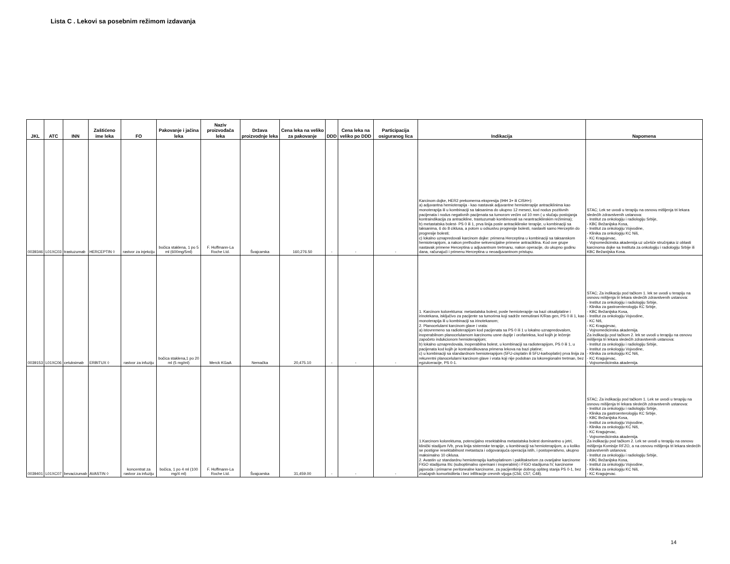Lista C . Lekovi sa posebnim režimom izdavanja
| JKL | ATC | INN | Zaštićeno ime leka | FO | Pakovanje i jačina leka | Naziv proizvođača leka | Država proizvodnje leka | Cena leka na veliko za pakovanje | DDD | Cena leka na veliko po DDD | Participacija osiguranog lica | Indikacija | Napomena |
| --- | --- | --- | --- | --- | --- | --- | --- | --- | --- | --- | --- | --- | --- |
| 0039346 | L01XC03 | trastuzumab | HERCEPTIN ◊ | rastvor za injekciju | bočica staklena, 1 po 5 ml (600mg/5ml) | F. Hoffmann-La Roche Ltd. | Švajcarska | 160,276.50 | - | - | - | Karcinom dojke, HER2 prekomerna ekspresija (IHH 3+ ili CISH+): a) adjuvantna hemioterapija - kao nastavak adjuvantne hemioterapije antraciklinima kao monoterapija ili u kombinaciji sa taksanima do ukupno 12 meseci, kod nodus pozitivnih pacijenata i nodus negativnih pacijenata sa tumorom većim od 10 mm ( u slučaju postojanja kontraindikacija za antracikline, trastuzumab kombinovati sa neantraciklinskim režimima); b) metastatska bolest- PS 0 ili 1, prva linija posle antraciklinske terapije, u kombinaciji sa taksanima, 6 do 8 ciklusa, a potom u odsustvu progresije bolesti, nastaviti samo Herceptin do progresije bolesti; c) lokalno uznapredovali karcinom dojke: primena Herceptina u kombinaciji sa taksanskom hemioterapijom, a nakon prethodne sekvencijalne primene antraciklina. Kod ove grupe nastavak primene Herceptina u adjuvantnom tretmanu, nakon operacije, do ukupno godinu dana, računajući i primenu Herceptina u neoadjuvantnom pristupu. | STAC; Lek se uvodi u terapiju na osnovu mišljenja tri lekara sledećih zdravstvenih ustanova: - Institut za onkologiju i radiologiju Srbije, - KBC Bežanijska Kosa, - Institut za onkologiju Vojvodine, - Klinika za onkologiju KC Niš, - KC Kragujevac, - Vojnomedicinska akademija uz učešće stručnjaka iz oblasti karcinoma dojke sa Instituta za onkologiju i radiologiju Srbije ili KBC Bežanijska Kosa. |
| 0039153 | L01XC06 | cetuksimab | ERBITUX ◊ | rastvor za infuziju | bočica staklena,1 po 20 ml (5 mg/ml) | Merck KGaA | Nemačka | 20,475.10 | - | - | - | 1. Karcinom kolorektuma: metastatska bolest, posle hemioterapije na bazi oksaliplatine i irinotekana, isključivo za pacijente sa tumorima koji sadrže nemutirani K/Ras gen, PS 0 ili 1, kao monoterapija ili u kombinaciji sa irinotekanom; 2. Planocelularni karcinom glave i vrata: a) istovremeno sa radioterapijom kod pacijenata sa PS 0 ili 1 u lokalno uznapredovalom, inoperabilnom planocelularnom karcinomu usne duplje i orofarinksa, kod kojih je lečenje započeto indukcionom hemioterapijom; b) lokalno uznapredovala, inoperabilna bolest, u kombinaciji sa radioterapijom, PS 0 ili 1, u pacijenata kod kojih je kontraindikovana primena lekova na bazi platine; c) u kombinaciji sa standardnom hemioterapijom (5FU-cisplatin ili 5FU-karboplatin) prva linija za rekurentni planocelularni karcinom glave i vrata koji nije podoban za lokoregionalni tretman, bez egzulceracije, PS 0-1. | STAC; Za indikaciju pod tačkom 1. lek se uvodi u terapiju na osnovu mišljenja tri lekara sledećih zdravstvenih ustanova: - Institut za onkologiju i radiologiju Srbije, - Klinika za gastroenterologiju KC Srbije, - KBC Bežanijska Kosa, - Institut za onkologiju Vojvodine, - KC Niš, - KC Kragujevac, - Vojnomedicinska akademija. Za indikaciju pod tačkom 2. lek se uvodi u terapiju na osnovu mišljenja tri lekara sledećih zdravstvenih ustanova: - Institut za onkologiju i radiologiju Srbije, - Institut za onkologiju Vojvodine, - Klinika za onkologiju KC Niš, - KC Kragujevac, - Vojnomedicinska akademija. |
| 0039401 | L01XC07 | bevacizumab | AVASTIN ◊ | koncentrat za rastvor za infuziju | bočica, 1 po 4 ml (100 mg/4 ml) | F. Hoffmann-La Roche Ltd. | Švajcarska | 31,459.00 | - | - | - | 1.Karcinom kolorektuma, potencijalno resektabilna metastatska bolest dominantno u jetri, klinički stadijum IVb, prva linija sistemske terapije, u kombinaciji sa hemioterapijom, a u koliko se postigne resektabilnost metastaza i odgovarajuća operacija istih, i postoperativno, ukupno maksimalno 10 ciklusa. 2. Avastin uz standardnu hemioterapiju karboplatinom i paklitakselom za ovarijalne karcinome FIGO stadijuma IIIc (suboptimalno operisani i inoperabini) i FIGO stadijuma IV, karcinome jajovoda i primarne peritonealne karcinome, za pacijentkinje dobrog opšteg stanja PS 0-1, bez značajnih komorbiditeta i bez infiltracije crevnih vijuga (C56; C57; C48). | STAC; Za indikaciju pod tačkom 1. Lek se uvodi u terapiju na osnovu mišljenja tri lekara sledećih zdravstvenih ustanova: - Institut za onkologiju i radiologiju Srbije, - Klinika za gastroenterologiju KC Srbije, - KBC Bežanijska Kosa, - Institut za onkologiju Vojvodine, - Klinika za onkologiju KC Niš, - KC Kragujevac, - Vojnomedicinska akademija. Za indikaciju pod tačkom 2. Lek se uvodi u terapiju na osnovu mišljenja Komisije RFZO, a na osnovu mišljenja tri lekara sledećih zdravstvenih ustanova: - Institut za onkologiju i radiologiju Srbije, - KBC Bežanijska Kosa, - Institut za onkologiju Vojvodine, - Klinika za onkologiju KC Niš, - KC Kragujevac. |
14